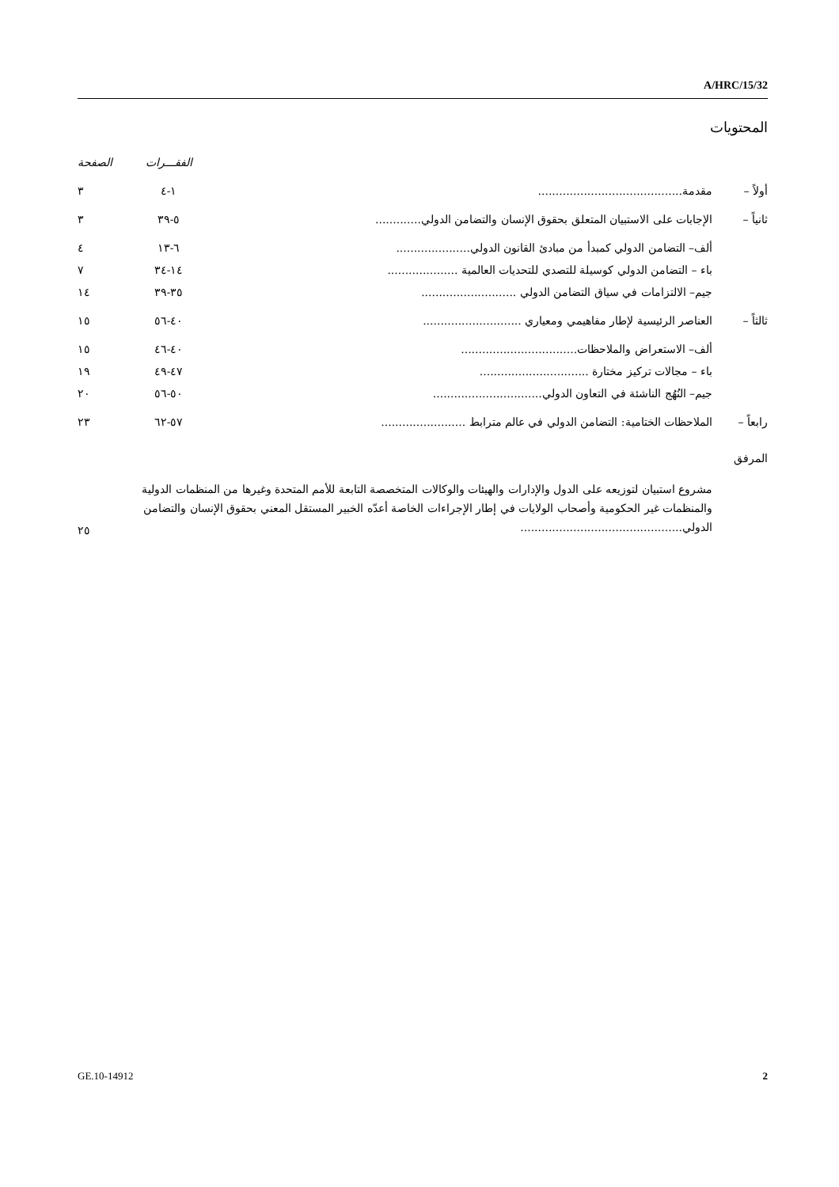A/HRC/15/32
المحتويات
| | | الفقـــرات | الصفحة |
| --- | --- | --- | --- |
| أولاً – | مقدمة......................................... | ١-٤ | ٣ |
| ثانياً – | الإجابات على الاستبيان المتعلق بحقوق الإنسان والتضامن الدولي............. | ٥-٣٩ | ٣ |
| | ألف– التضامن الدولي كمبدأ من مبادئ القانون الدولي..................... | ٦-١٣ | ٤ |
| | باء – التضامن الدولي كوسيلة للتصدي للتحديات العالمية .................... | ١٤-٣٤ | ٧ |
| | جيم– الالتزامات في سياق التضامن الدولي ........................... | ٣٥-٣٩ | ١٤ |
| ثالثاً – | العناصر الرئيسية لإطار مفاهيمي ومعياري ............................ | ٤٠-٥٦ | ١٥ |
| | ألف– الاستعراض والملاحظات................................. | ٤٠-٤٦ | ١٥ |
| | باء – مجالات تركيز مختارة ............................... | ٤٧-٤٩ | ١٩ |
| | جيم– النُهُج الناشئة في التعاون الدولي............................... | ٥٠-٥٦ | ٢٠ |
| رابعاً – | الملاحظات الختامية: التضامن الدولي في عالم مترابط ........................ | ٥٧-٦٢ | ٢٣ |
| المرفق | | | |
| | مشروع استبيان لتوزيعه على الدول والإدارات والهيئات والوكالات المتخصصة التابعة للأمم المتحدة وغيرها من المنظمات الدولية والمنظمات غير الحكومية وأصحاب الولايات في إطار الإجراءات الخاصة أعدّه الخبير المستقل المعني بحقوق الإنسان والتضامن الدولي.............................................. | | ٢٥ |
GE.10-14912 2